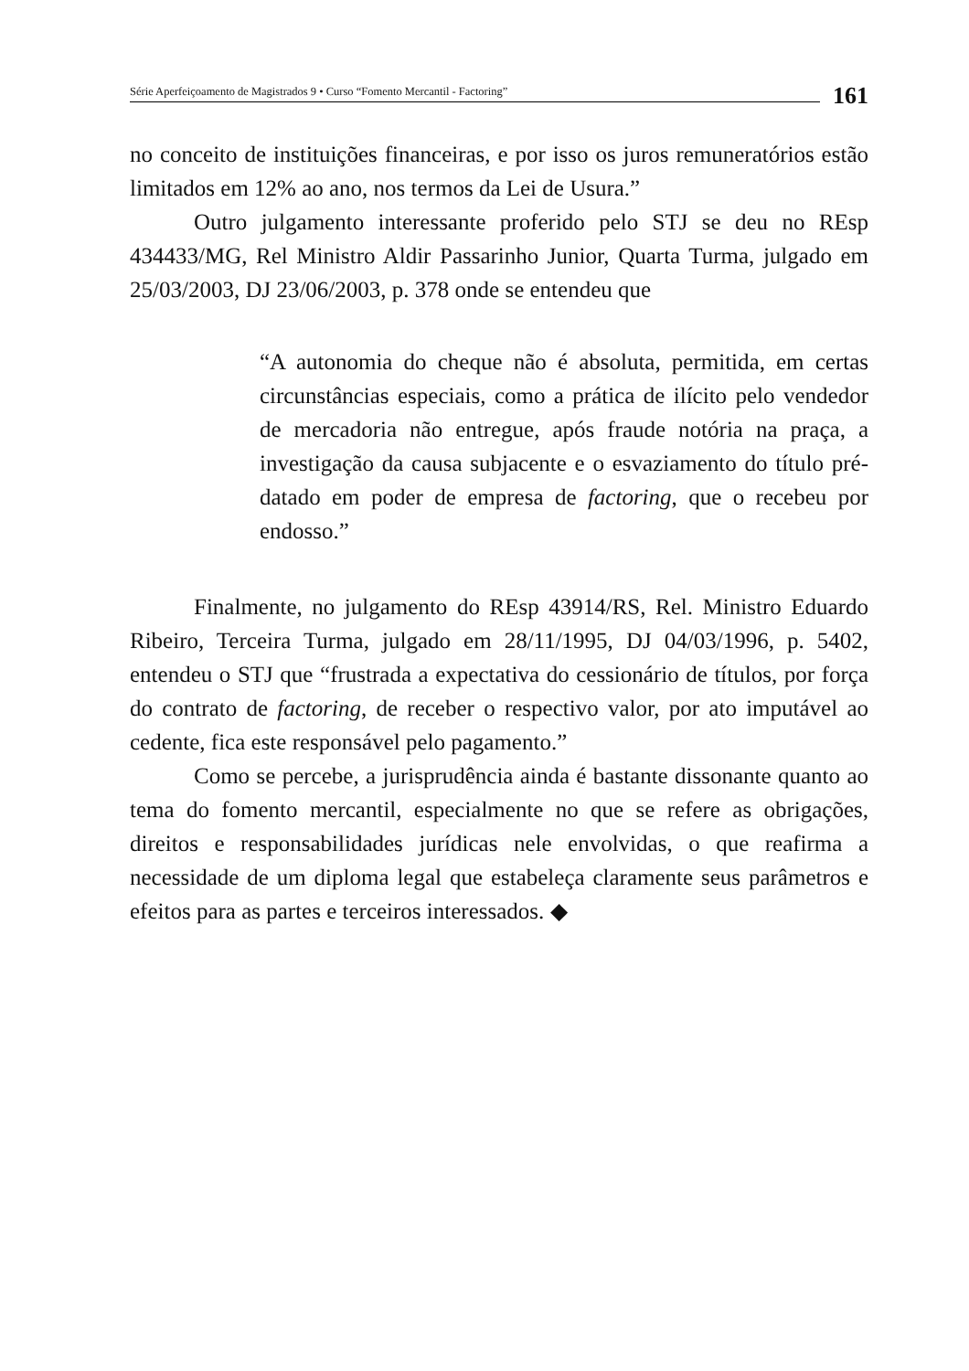Série Aperfeiçoamento de Magistrados 9 • Curso “Fomento Mercantil - Factoring” 161
no conceito de instituições financeiras, e por isso os juros remuneratórios estão limitados em 12% ao ano, nos termos da Lei de Usura.”
Outro julgamento interessante proferido pelo STJ se deu no REsp 434433/MG, Rel Ministro Aldir Passarinho Junior, Quarta Turma, julgado em 25/03/2003, DJ 23/06/2003, p. 378 onde se entendeu que
“A autonomia do cheque não é absoluta, permitida, em certas circunstâncias especiais, como a prática de ilícito pelo vendedor de mercadoria não entregue, após fraude notória na praça, a investigação da causa subjacente e o esvaziamento do título pré-datado em poder de empresa de factoring, que o recebeu por endosso.”
Finalmente, no julgamento do REsp 43914/RS, Rel. Ministro Eduardo Ribeiro, Terceira Turma, julgado em 28/11/1995, DJ 04/03/1996, p. 5402, entendeu o STJ que “frustrada a expectativa do cessionário de títulos, por força do contrato de factoring, de receber o respectivo valor, por ato imputável ao cedente, fica este responsável pelo pagamento.”
Como se percebe, a jurisprudência ainda é bastante dissonante quanto ao tema do fomento mercantil, especialmente no que se refere as obrigações, direitos e responsabilidades jurídicas nele envolvidas, o que reafirma a necessidade de um diploma legal que estabeleça claramente seus parâmetros e efeitos para as partes e terceiros interessados. ◆